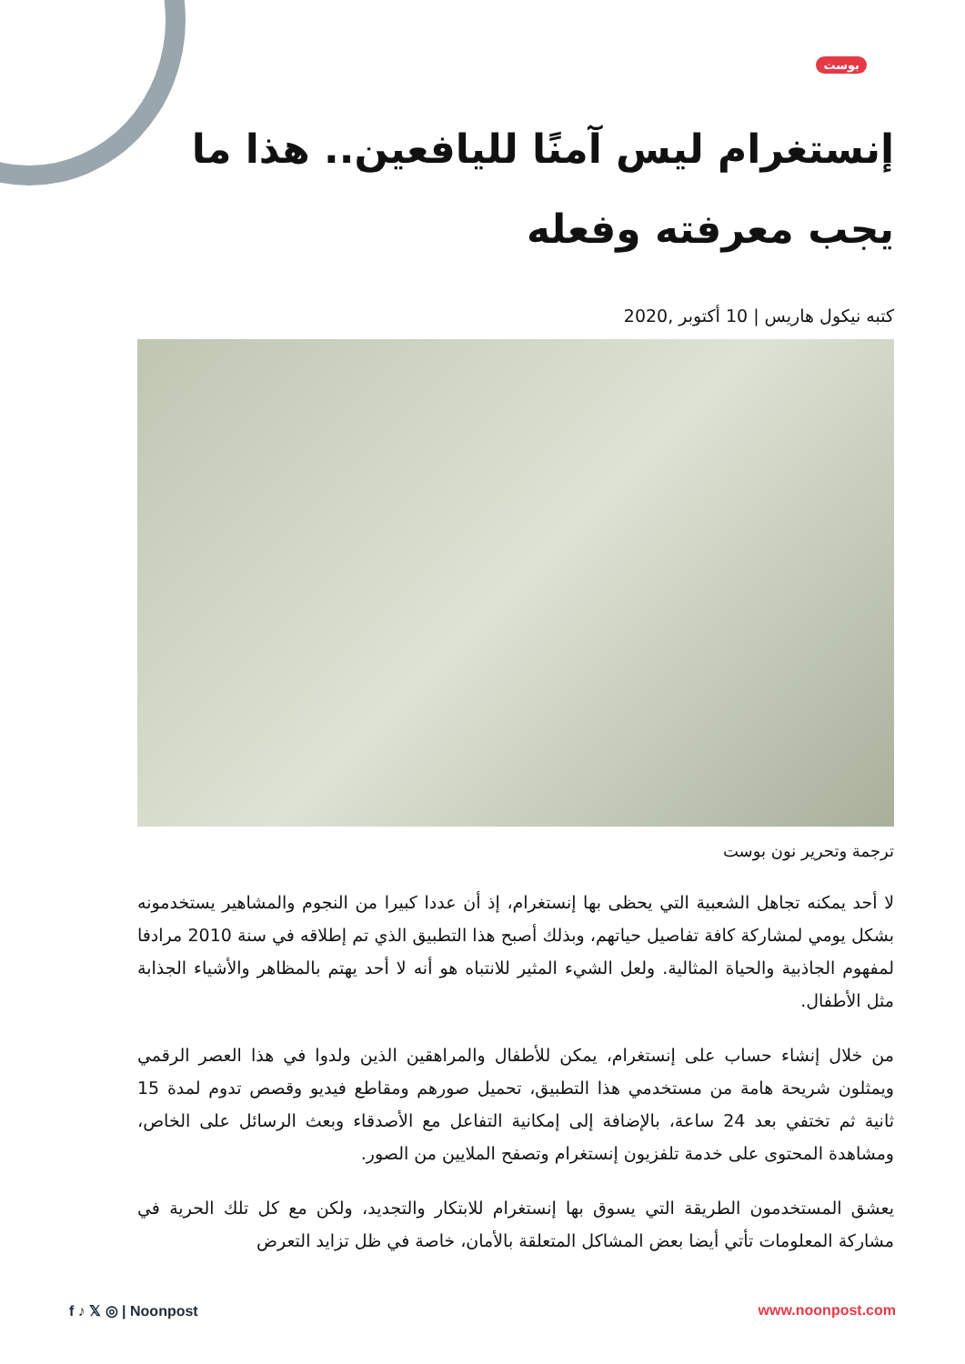بوست
إنستغرام ليس آمنًا لليافعين.. هذا ما يجب معرفته وفعله
كتبه نيكول هاريس | 10 أكتوبر ,2020
ترجمة وتحرير نون بوست
لا أحد يمكنه تجاهل الشعبية التي يحظى بها إنستغرام، إذ أن عددا كبيرا من النجوم والمشاهير يستخدمونه بشكل يومي لمشاركة كافة تفاصيل حياتهم، وبذلك أصبح هذا التطبيق الذي تم إطلاقه في سنة 2010 مرادفا لمفهوم الجاذبية والحياة المثالية. ولعل الشيء المثير للانتباه هو أنه لا أحد يهتم بالمظاهر والأشياء الجذابة مثل الأطفال.
من خلال إنشاء حساب على إنستغرام، يمكن للأطفال والمراهقين الذين ولدوا في هذا العصر الرقمي ويمثلون شريحة هامة من مستخدمي هذا التطبيق، تحميل صورهم ومقاطع فيديو وقصص تدوم لمدة 15 ثانية ثم تختفي بعد 24 ساعة، بالإضافة إلى إمكانية التفاعل مع الأصدقاء وبعث الرسائل على الخاص، ومشاهدة المحتوى على خدمة تلفزيون إنستغرام وتصفح الملايين من الصور.
يعشق المستخدمون الطريقة التي يسوق بها إنستغرام للابتكار والتجديد، ولكن مع كل تلك الحرية في مشاركة المعلومات تأتي أيضا بعض المشاكل المتعلقة بالأمان، خاصة في ظل تزايد التعرض
f ♪ 𝕏 ◎ | Noonpost www.noonpost.com